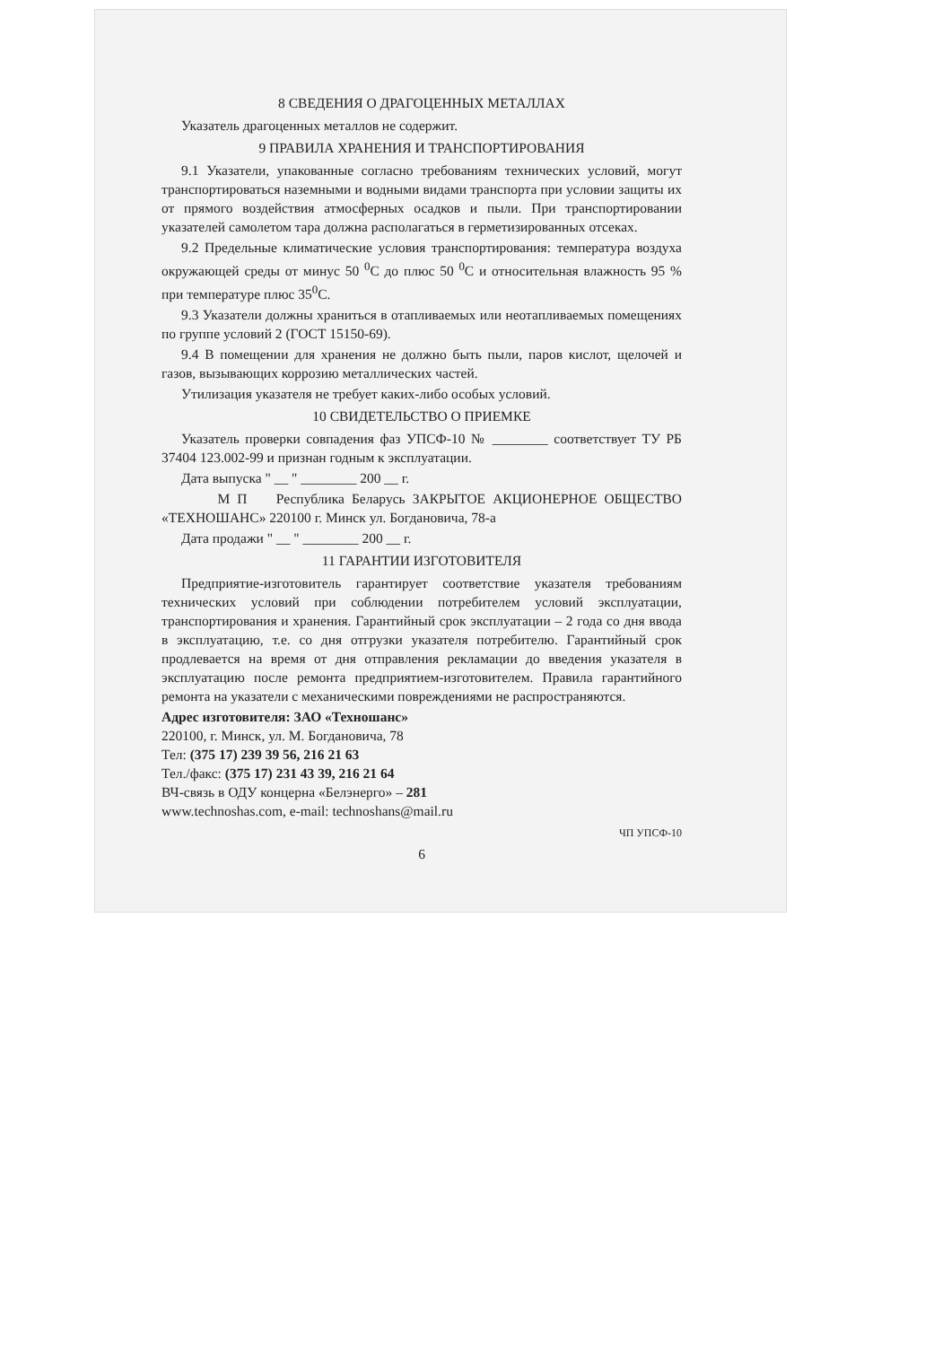8 СВЕДЕНИЯ О ДРАГОЦЕННЫХ МЕТАЛЛАХ
Указатель драгоценных металлов не содержит.
9 ПРАВИЛА ХРАНЕНИЯ И ТРАНСПОРТИРОВАНИЯ
9.1 Указатели, упакованные согласно требованиям технических условий, могут транспортироваться наземными и водными видами транспорта при условии защиты их от прямого воздействия атмосферных осадков и пыли. При транспортировании указателей самолетом тара должна располагаться в герметизированных отсеках.
9.2 Предельные климатические условия транспортирования: температура воздуха окружающей среды от минус 50 <sup>0</sup>С до плюс 50 <sup>0</sup>С и относительная влажность 95 % при температуре плюс 35<sup>0</sup>С.
9.3 Указатели должны храниться в отапливаемых или неотапливаемых помещениях по группе условий 2 (ГОСТ 15150-69).
9.4 В помещении для хранения не должно быть пыли, паров кислот, щелочей и газов, вызывающих коррозию металлических частей.
Утилизация указателя не требует каких-либо особых условий.
10 СВИДЕТЕЛЬСТВО О ПРИЕМКЕ
Указатель проверки совпадения фаз УПСФ-10 № ________ соответствует ТУ РБ 37404 123.002-99 и признан годным к эксплуатации.
Дата выпуска " __ " ________ 200 __ г.
М П Республика Беларусь ЗАКРЫТОЕ АКЦИОНЕРНОЕ ОБЩЕСТВО «ТЕХНОШАНС» 220100 г. Минск ул. Богдановича, 78-а
Дата продажи " __ " ________ 200 __ г.
11 ГАРАНТИИ ИЗГОТОВИТЕЛЯ
Предприятие-изготовитель гарантирует соответствие указателя требованиям технических условий при соблюдении потребителем условий эксплуатации, транспортирования и хранения. Гарантийный срок эксплуатации – 2 года со дня ввода в эксплуатацию, т.е. со дня отгрузки указателя потребителю. Гарантийный срок продлевается на время от дня отправления рекламации до введения указателя в эксплуатацию после ремонта предприятием-изготовителем. Правила гарантийного ремонта на указатели с механическими повреждениями не распространяются.
Адрес изготовителя: ЗАО «Техношанс»
220100, г. Минск, ул. М. Богдановича, 78
Тел: (375 17) 239 39 56, 216 21 63
Тел./факс: (375 17) 231 43 39, 216 21 64
ВЧ-связь в ОДУ концерна «Белэнерго» – 281
www.technoshas.com, e-mail: technoshans@mail.ru
ЧП УПСФ-10
6